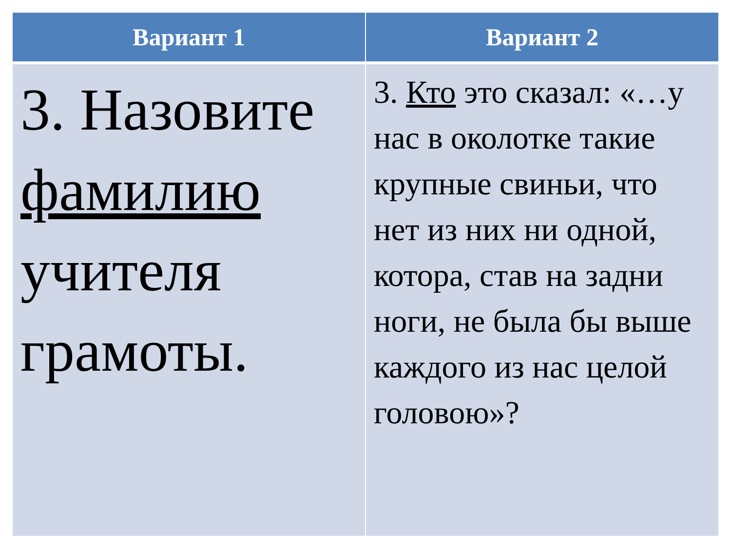| Вариант 1 | Вариант 2 |
| --- | --- |
| 3. Назовите фамилию учителя грамоты. | 3. Кто это сказал: «…у нас в околотке такие крупные свиньи, что нет из них ни одной, котора, став на задни ноги, не была бы выше каждого из нас целой головою»? |